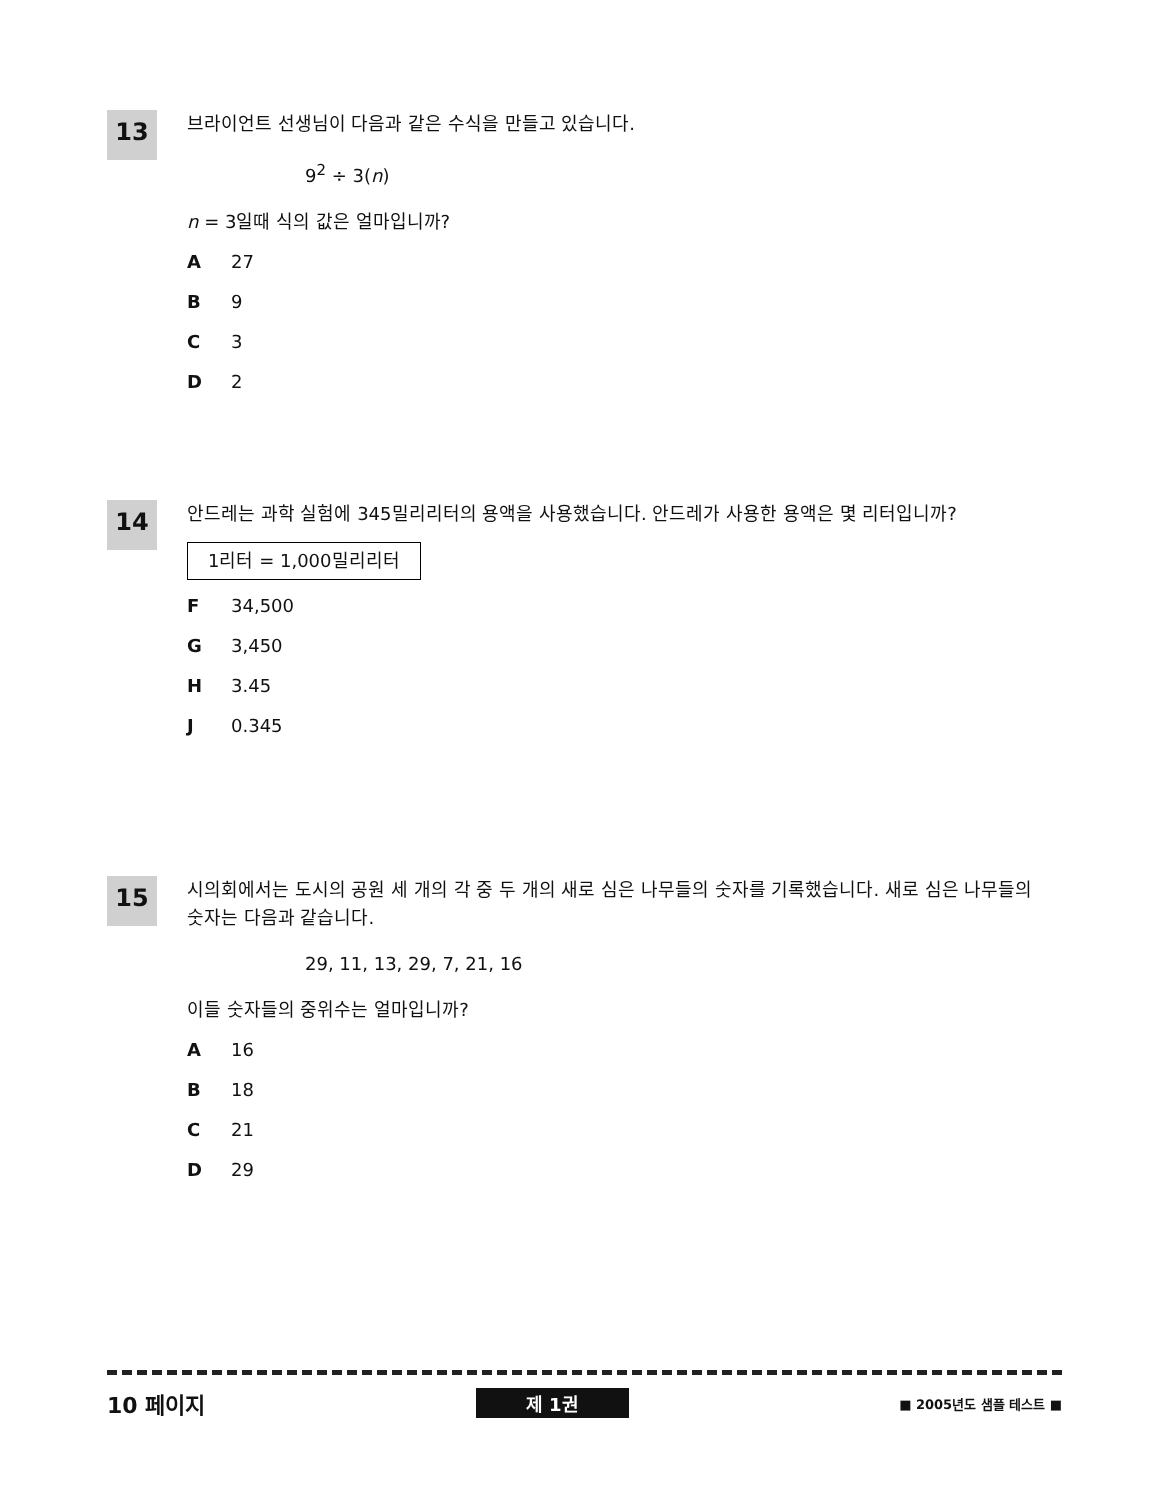13
브라이언트 선생님이 다음과 같은 수식을 만들고 있습니다.
9<sup>2</sup> ÷ 3(n)
n = 3일때 식의 값은 얼마입니까?
A 27
B 9
C 3
D 2
14
안드레는 과학 실험에 345밀리리터의 용액을 사용했습니다. 안드레가 사용한 용액은 몇 리터입니까?
1리터 = 1,000밀리리터
F 34,500
G 3,450
H 3.45
J 0.345
15
시의회에서는 도시의 공원 세 개의 각 중 두 개의 새로 심은 나무들의 숫자를 기록했습니다. 새로 심은 나무들의 숫자는 다음과 같습니다.
29, 11, 13, 29, 7, 21, 16
이들 숫자들의 중위수는 얼마입니까?
A 16
B 18
C 21
D 29
10 페이지 제 1권 ■ 2005년도 샘플 테스트 ■